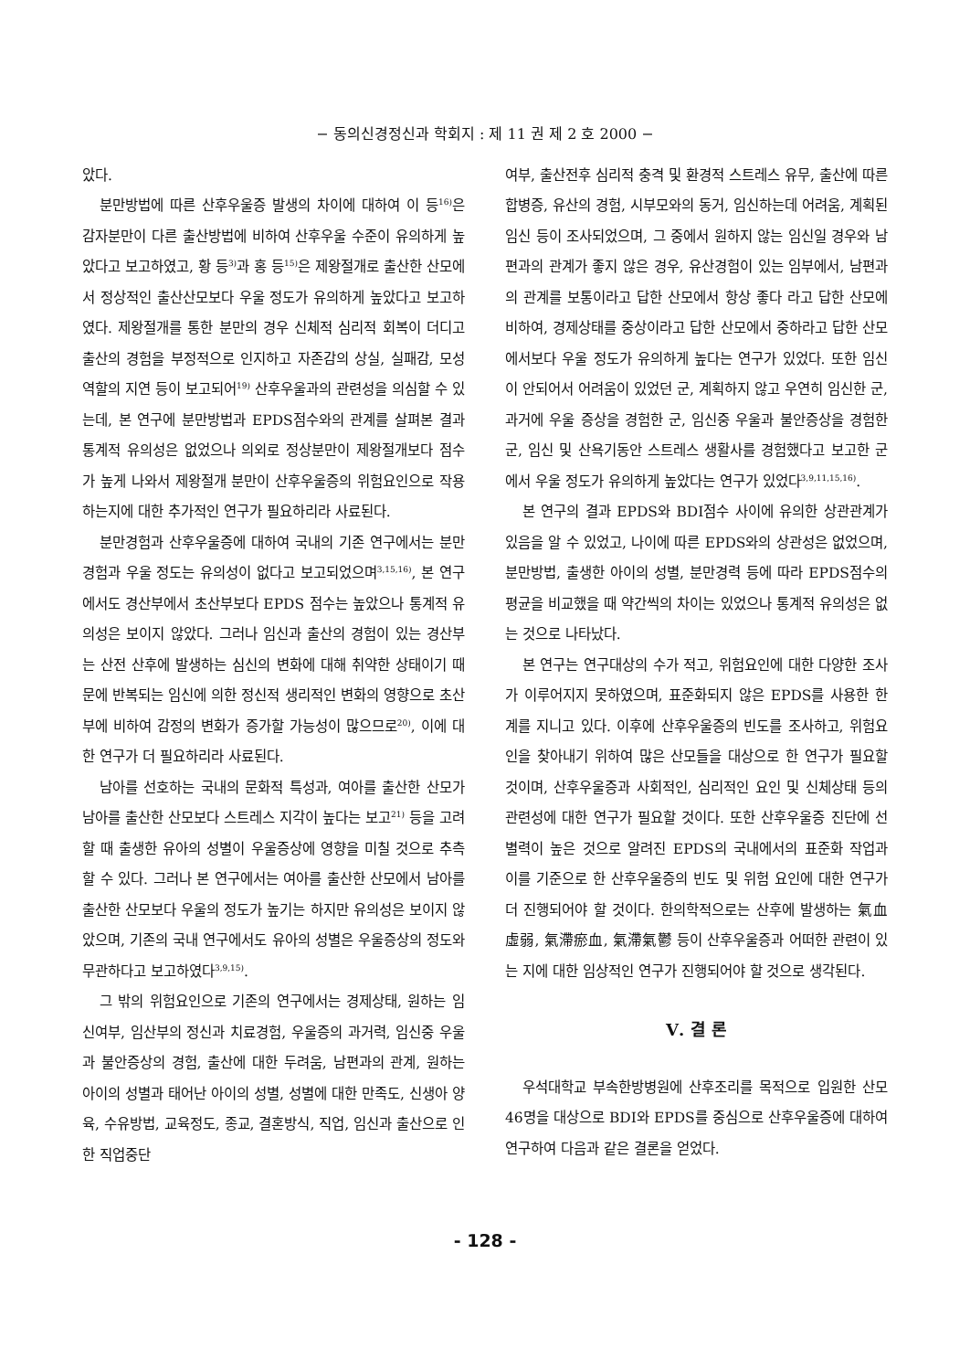− 동의신경정신과 학회지 : 제 11 권 제 2 호 2000 −
았다.
분만방법에 따른 산후우울증 발생의 차이에 대하여 이 등<sup>16)</sup>은 감자분만이 다른 출산방법에 비하여 산후우울 수준이 유의하게 높았다고 보고하였고, 황 등<sup>3)</sup>과 홍 등<sup>15)</sup>은 제왕절개로 출산한 산모에서 정상적인 출산산모보다 우울 정도가 유의하게 높았다고 보고하였다. 제왕절개를 통한 분만의 경우 신체적 심리적 회복이 더디고 출산의 경험을 부정적으로 인지하고 자존감의 상실, 실패감, 모성역할의 지연 등이 보고되어<sup>19)</sup> 산후우울과의 관련성을 의심할 수 있는데, 본 연구에 분만방법과 EPDS점수와의 관계를 살펴본 결과 통계적 유의성은 없었으나 의외로 정상분만이 제왕절개보다 점수가 높게 나와서 제왕절개 분만이 산후우울증의 위험요인으로 작용하는지에 대한 추가적인 연구가 필요하리라 사료된다.
분만경험과 산후우울증에 대하여 국내의 기존 연구에서는 분만 경험과 우울 정도는 유의성이 없다고 보고되었으며<sup>3,15,16)</sup>, 본 연구에서도 경산부에서 초산부보다 EPDS 점수는 높았으나 통계적 유의성은 보이지 않았다. 그러나 임신과 출산의 경험이 있는 경산부는 산전 산후에 발생하는 심신의 변화에 대해 취약한 상태이기 때문에 반복되는 임신에 의한 정신적 생리적인 변화의 영향으로 초산부에 비하여 감정의 변화가 증가할 가능성이 많으므로<sup>20)</sup>, 이에 대한 연구가 더 필요하리라 사료된다.
남아를 선호하는 국내의 문화적 특성과, 여아를 출산한 산모가 남아를 출산한 산모보다 스트레스 지각이 높다는 보고<sup>21)</sup> 등을 고려할 때 출생한 유아의 성별이 우울증상에 영향을 미칠 것으로 추측할 수 있다. 그러나 본 연구에서는 여아를 출산한 산모에서 남아를 출산한 산모보다 우울의 정도가 높기는 하지만 유의성은 보이지 않았으며, 기존의 국내 연구에서도 유아의 성별은 우울증상의 정도와 무관하다고 보고하였다<sup>3,9,15)</sup>.
그 밖의 위험요인으로 기존의 연구에서는 경제상태, 원하는 임신여부, 임산부의 정신과 치료경험, 우울증의 과거력, 임신중 우울과 불안증상의 경험, 출산에 대한 두려움, 남편과의 관계, 원하는 아이의 성별과 태어난 아이의 성별, 성별에 대한 만족도, 신생아 양육, 수유방법, 교육정도, 종교, 결혼방식, 직업, 임신과 출산으로 인한 직업중단
여부, 출산전후 심리적 충격 및 환경적 스트레스 유무, 출산에 따른 합병증, 유산의 경험, 시부모와의 동거, 임신하는데 어려움, 계획된 임신 등이 조사되었으며, 그 중에서 원하지 않는 임신일 경우와 남편과의 관계가 좋지 않은 경우, 유산경험이 있는 임부에서, 남편과의 관계를 보통이라고 답한 산모에서 항상 좋다 라고 답한 산모에 비하여, 경제상태를 중상이라고 답한 산모에서 중하라고 답한 산모에서보다 우울 정도가 유의하게 높다는 연구가 있었다. 또한 임신이 안되어서 어려움이 있었던 군, 계획하지 않고 우연히 임신한 군, 과거에 우울 증상을 경험한 군, 임신중 우울과 불안증상을 경험한 군, 임신 및 산욕기동안 스트레스 생활사를 경험했다고 보고한 군에서 우울 정도가 유의하게 높았다는 연구가 있었다<sup>3,9,11,15,16)</sup>.
본 연구의 결과 EPDS와 BDI점수 사이에 유의한 상관관계가 있음을 알 수 있었고, 나이에 따른 EPDS와의 상관성은 없었으며, 분만방법, 출생한 아이의 성별, 분만경력 등에 따라 EPDS점수의 평균을 비교했을 때 약간씩의 차이는 있었으나 통계적 유의성은 없는 것으로 나타났다.
본 연구는 연구대상의 수가 적고, 위험요인에 대한 다양한 조사가 이루어지지 못하였으며, 표준화되지 않은 EPDS를 사용한 한계를 지니고 있다. 이후에 산후우울증의 빈도를 조사하고, 위험요인을 찾아내기 위하여 많은 산모들을 대상으로 한 연구가 필요할 것이며, 산후우울증과 사회적인, 심리적인 요인 및 신체상태 등의 관련성에 대한 연구가 필요할 것이다. 또한 산후우울증 진단에 선별력이 높은 것으로 알려진 EPDS의 국내에서의 표준화 작업과 이를 기준으로 한 산후우울증의 빈도 및 위험 요인에 대한 연구가 더 진행되어야 할 것이다. 한의학적으로는 산후에 발생하는 氣血虛弱, 氣滯瘀血, 氣滯氣鬱 등이 산후우울증과 어떠한 관련이 있는 지에 대한 임상적인 연구가 진행되어야 할 것으로 생각된다.
Ⅴ. 결 론
우석대학교 부속한방병원에 산후조리를 목적으로 입원한 산모 46명을 대상으로 BDI와 EPDS를 중심으로 산후우울증에 대하여 연구하여 다음과 같은 결론을 얻었다.
- 128 -